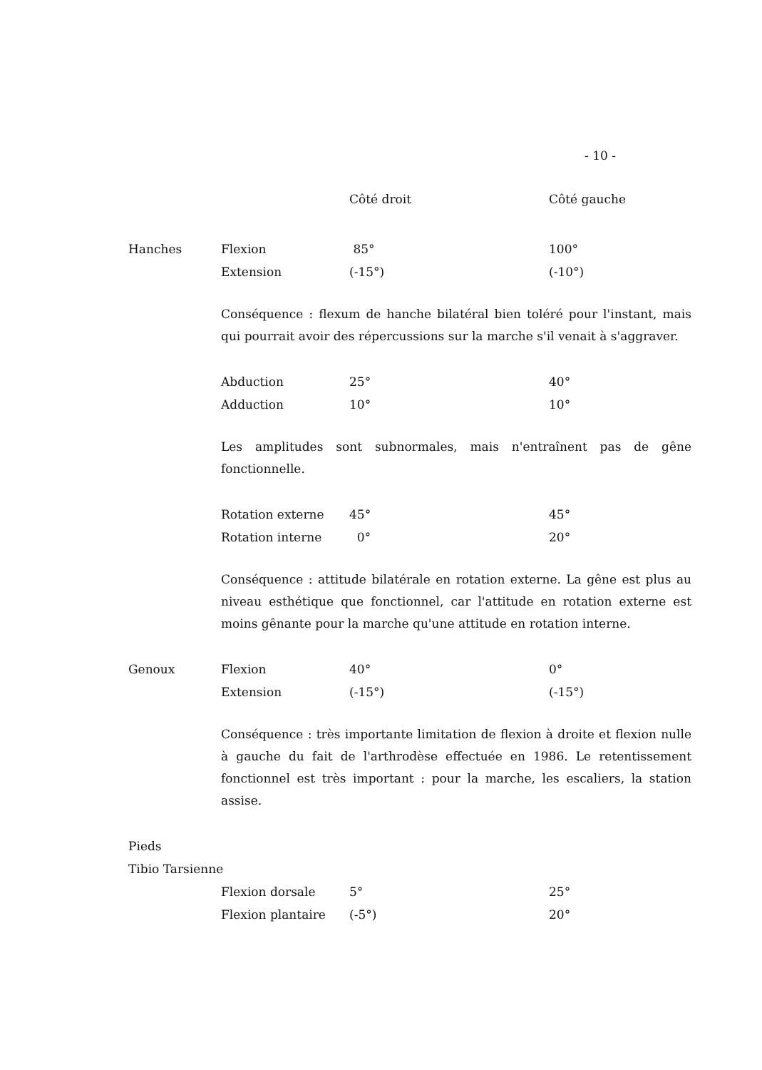- 10 -
| | | Côté droit | Côté gauche |
| Hanches | Flexion | 85° | 100° |
| | Extension | (-15°) | (-10°) |
Conséquence : flexum de hanche bilatéral bien toléré pour l'instant, mais qui pourrait avoir des répercussions sur la marche s'il venait à s'aggraver.
| | Abduction | 25° | 40° |
| | Adduction | 10° | 10° |
Les amplitudes sont subnormales, mais n'entraînent pas de gêne fonctionnelle.
| | Rotation externe | 45° | 45° |
| | Rotation interne | 0° | 20° |
Conséquence : attitude bilatérale en rotation externe. La gêne est plus au niveau esthétique que fonctionnel, car l'attitude en rotation externe est moins gênante pour la marche qu'une attitude en rotation interne.
| Genoux | Flexion | 40° | 0° |
| | Extension | (-15°) | (-15°) |
Conséquence : très importante limitation de flexion à droite et flexion nulle à gauche du fait de l'arthrodèse effectuée en 1986. Le retentissement fonctionnel est très important : pour la marche, les escaliers, la station assise.
| Pieds | | | |
| Tibio Tarsienne | | | |
| | Flexion dorsale | 5° | 25° |
| | Flexion plantaire | (-5°) | 20° |